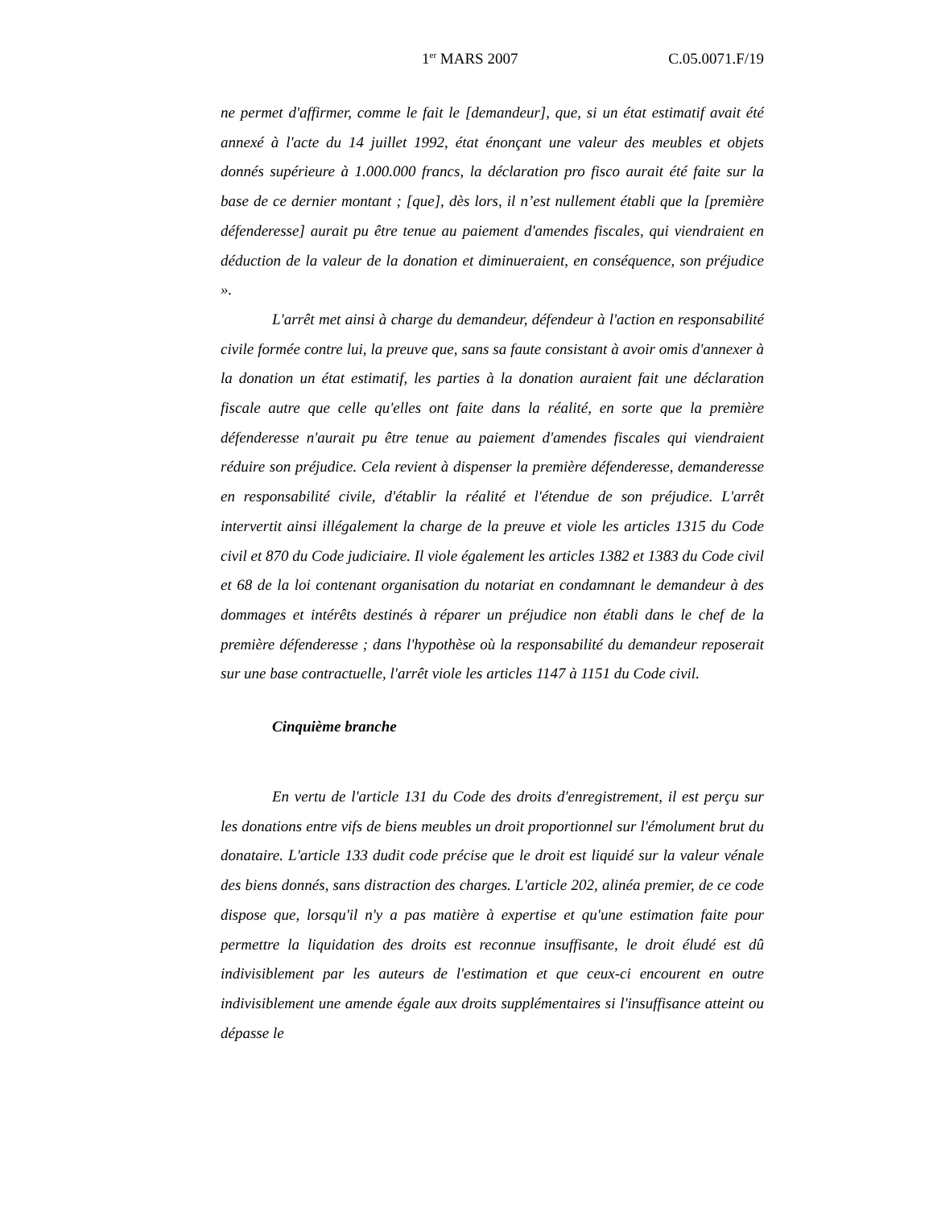1<sup>er</sup> MARS 2007 C.05.0071.F/19
ne permet d'affirmer, comme le fait le [demandeur], que, si un état estimatif avait été annexé à l'acte du 14 juillet 1992, état énonçant une valeur des meubles et objets donnés supérieure à 1.000.000 francs, la déclaration pro fisco aurait été faite sur la base de ce dernier montant ; [que], dès lors, il n’est nullement établi que la [première défenderesse] aurait pu être tenue au paiement d'amendes fiscales, qui viendraient en déduction de la valeur de la donation et diminueraient, en conséquence, son préjudice ».
L'arrêt met ainsi à charge du demandeur, défendeur à l'action en responsabilité civile formée contre lui, la preuve que, sans sa faute consistant à avoir omis d'annexer à la donation un état estimatif, les parties à la donation auraient fait une déclaration fiscale autre que celle qu'elles ont faite dans la réalité, en sorte que la première défenderesse n'aurait pu être tenue au paiement d'amendes fiscales qui viendraient réduire son préjudice. Cela revient à dispenser la première défenderesse, demanderesse en responsabilité civile, d'établir la réalité et l'étendue de son préjudice. L'arrêt intervertit ainsi illégalement la charge de la preuve et viole les articles 1315 du Code civil et 870 du Code judiciaire. Il viole également les articles 1382 et 1383 du Code civil et 68 de la loi contenant organisation du notariat en condamnant le demandeur à des dommages et intérêts destinés à réparer un préjudice non établi dans le chef de la première défenderesse ; dans l'hypothèse où la responsabilité du demandeur reposerait sur une base contractuelle, l'arrêt viole les articles 1147 à 1151 du Code civil.
Cinquième branche
En vertu de l'article 131 du Code des droits d'enregistrement, il est perçu sur les donations entre vifs de biens meubles un droit proportionnel sur l'émolument brut du donataire. L'article 133 dudit code précise que le droit est liquidé sur la valeur vénale des biens donnés, sans distraction des charges. L'article 202, alinéa premier, de ce code dispose que, lorsqu'il n'y a pas matière à expertise et qu'une estimation faite pour permettre la liquidation des droits est reconnue insuffisante, le droit éludé est dû indivisiblement par les auteurs de l'estimation et que ceux-ci encourent en outre indivisiblement une amende égale aux droits supplémentaires si l'insuffisance atteint ou dépasse le